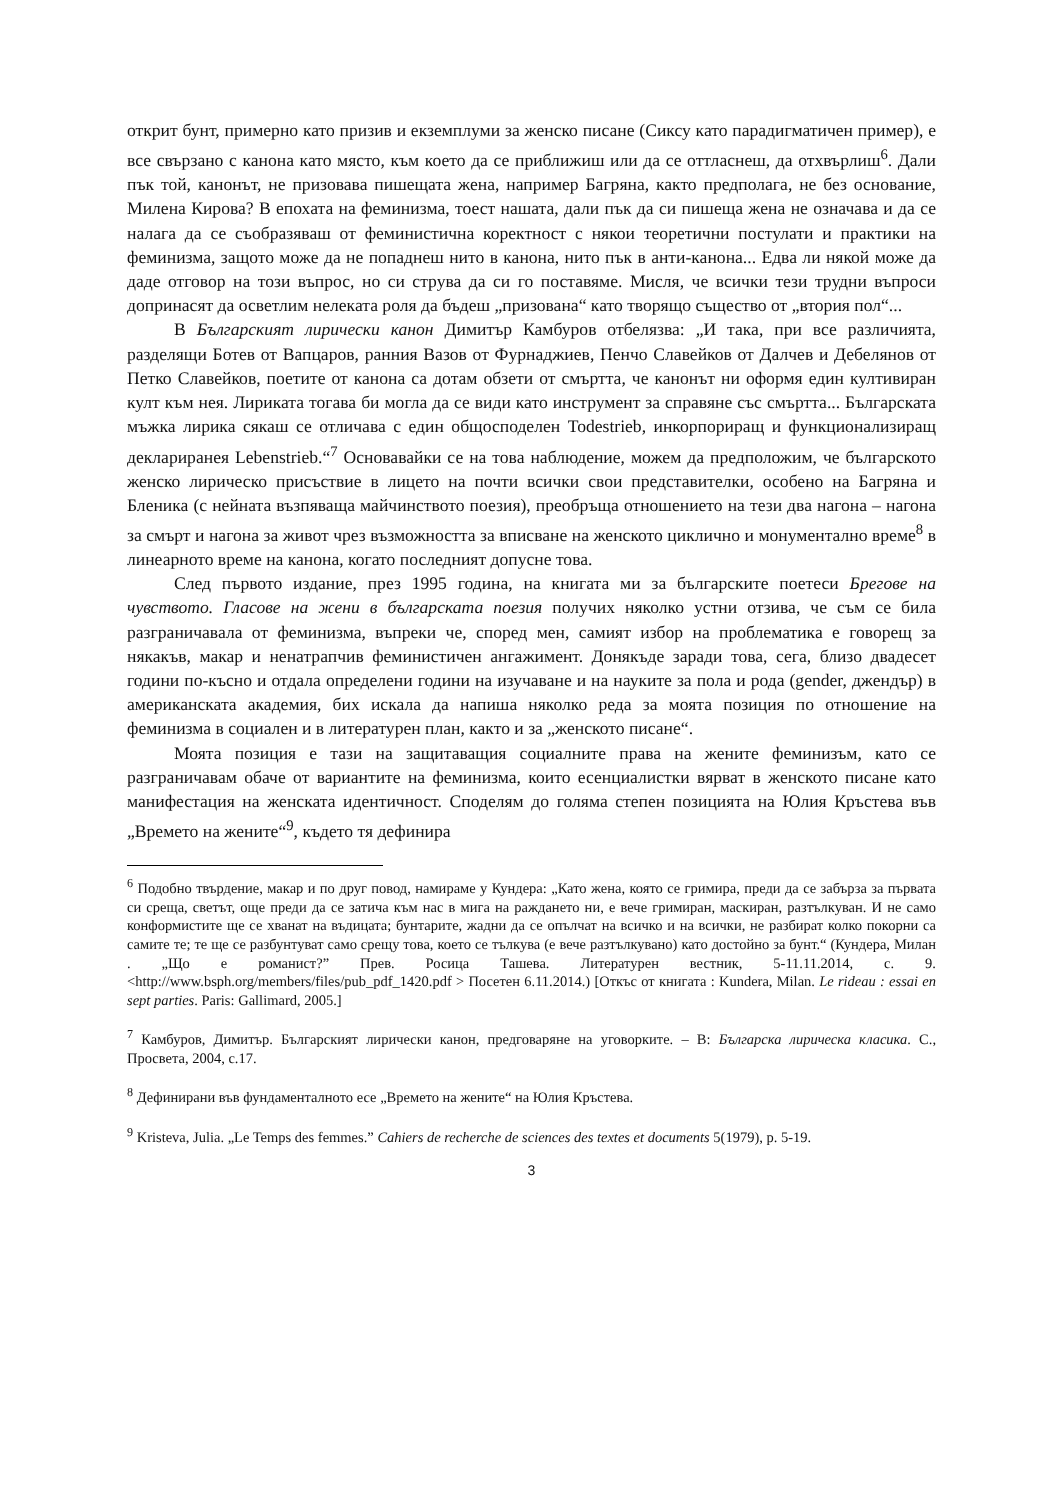открит бунт, примерно като призив и екземплуми за женско писане (Сиксу като парадигматичен пример), е все свързано с канона като място, към което да се приближиш или да се оттласнеш, да отхвърлиш<sup>6</sup>. Дали пък той, канонът, не призовава пишещата жена, например Багряна, както предполага, не без основание, Милена Кирова? В епохата на феминизма, тоест нашата, дали пък да си пишеща жена не означава и да се налага да се съобразяваш от феминистична коректност с някои теоретични постулати и практики на феминизма, защото може да не попаднеш нито в канона, нито пък в анти-канона... Едва ли някой може да даде отговор на този въпрос, но си струва да си го поставяме. Мисля, че всички тези трудни въпроси допринасят да осветлим нелеката роля да бъдеш „призована“ като творящо същество от „втория пол“...
В Българският лирически канон Димитър Камбуров отбелязва: „И така, при все различията, разделящи Ботев от Вапцаров, ранния Вазов от Фурнаджиев, Пенчо Славейков от Далчев и Дебелянов от Петко Славейков, поетите от канона са дотам обзети от смъртта, че канонът ни оформя един култивиран култ към нея. Лириката тогава би могла да се види като инструмент за справяне със смъртта... Българската мъжка лирика сякаш се отличава с един общосподелен Todestrieb, инкорпориращ и функционализиращ деклариранeя Lebenstrieb.“<sup>7</sup> Основавайки се на това наблюдение, можем да предположим, че българското женско лирическо присъствие в лицето на почти всички свои представителки, особено на Багряна и Бленика (с нейната възпяваща майчинството поезия), преобръща отношението на тези два нагона – нагона за смърт и нагона за живот чрез възможността за вписване на женското циклично и монументално време<sup>8</sup> в линеарното време на канона, когато последният допусне това.
След първото издание, през 1995 година, на книгата ми за българските поетеси Брегове на чувството. Гласове на жени в българската поезия получих няколко устни отзива, че съм се била разграничавала от феминизма, въпреки че, според мен, самият избор на проблематика е говорещ за някакъв, макар и ненатрапчив феминистичен ангажимент. Донякъде заради това, сега, близо двадесет години по-късно и отдала определени години на изучаване и на науките за пола и рода (gender, джендър) в американската академия, бих искала да напиша няколко реда за моята позиция по отношение на феминизма в социален и в литературен план, както и за „женското писане“.
Моята позиция е тази на защитаващия социалните права на жените феминизъм, като се разграничавам обаче от вариантите на феминизма, които есенциалистки вярват в женското писане като манифестация на женската идентичност. Споделям до голяма степен позицията на Юлия Кръстева във „Времето на жените“<sup>9</sup>, където тя дефинира
<sup>6</sup> Подобно твърдение, макар и по друг повод, намираме у Кундера: „Като жена, която се гримира, преди да се забърза за първата си среща, светът, още преди да се затича към нас в мига на раждането ни, е вече гримиран, маскиран, разтълкуван. И не само конформистите ще се хванат на въдицата; бунтарите, жадни да се опълчат на всичко и на всички, не разбират колко покорни са самите те; те ще се разбунтуват само срещу това, което се тълкува (е вече разтълкувано) като достойно за бунт.“ (Кундера, Милан . „Що е романист?” Прев. Росица Ташева. Литературен вестник, 5-11.11.2014, с. 9. <http://www.bsph.org/members/files/pub_pdf_1420.pdf > Посетен 6.11.2014.) [Откъс от книгата : Kundera, Milan. Le rideau : essai en sept parties. Paris: Gallimard, 2005.]
<sup>7</sup> Камбуров, Димитър. Българският лирически канон, предговаряне на уговорките. – В: Българска лирическа класика. С., Просвета, 2004, с.17.
<sup>8</sup> Дефинирани във фундаменталното есе „Времето на жените“ на Юлия Кръстева.
<sup>9</sup> Kristeva, Julia. „Le Temps des femmes.” Cahiers de recherche de sciences des textes et documents 5(1979), p. 5-19.
3